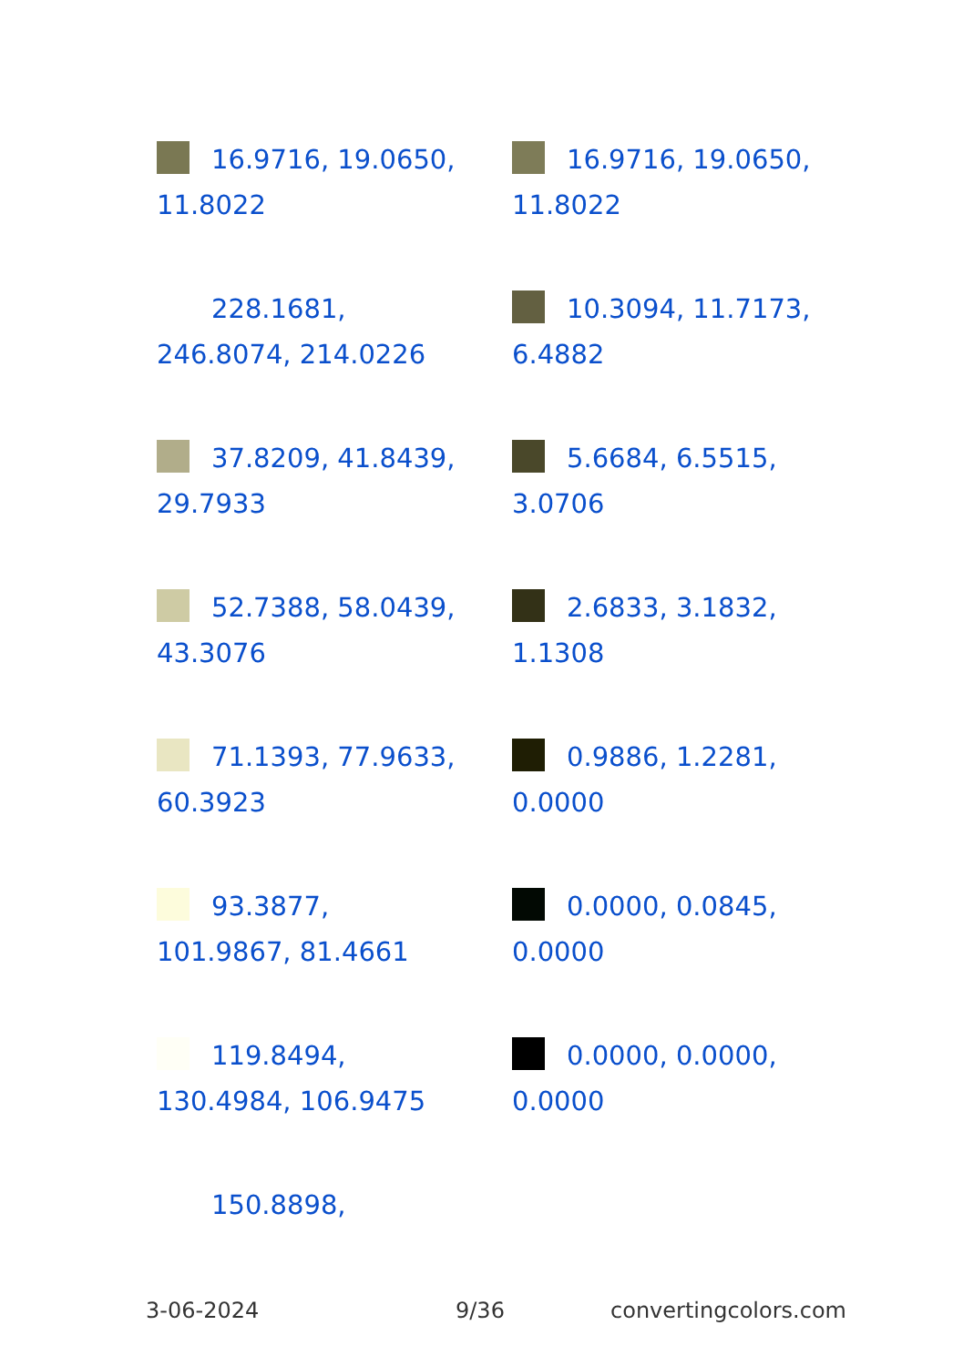16.9716, 19.0650, 11.8022
16.9716, 19.0650, 11.8022
228.1681, 246.8074, 214.0226
10.3094, 11.7173, 6.4882
37.8209, 41.8439, 29.7933
5.6684, 6.5515, 3.0706
52.7388, 58.0439, 43.3076
2.6833, 3.1832, 1.1308
71.1393, 77.9633, 60.3923
0.9886, 1.2281, 0.0000
93.3877, 101.9867, 81.4661
0.0000, 0.0845, 0.0000
119.8494, 130.4984, 106.9475
0.0000, 0.0000, 0.0000
150.8898,
3-06-2024 9/36 convertingcolors.com